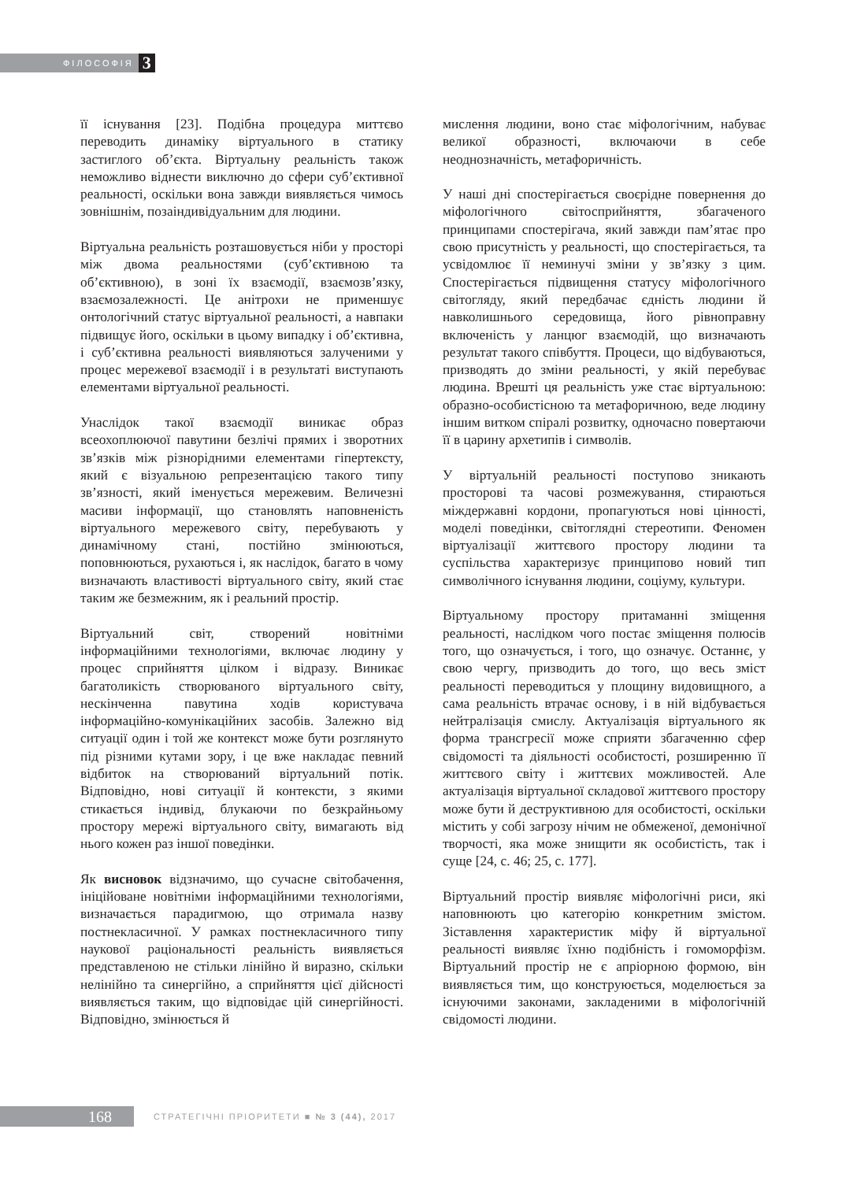ФІЛОСОФІЯ 3
її існування [23]. Подібна процедура миттєво переводить динаміку віртуального в статику застиглого об’єкта. Віртуальну реальність також неможливо віднести виключно до сфери суб’єктивної реальності, оскільки вона завжди виявляється чимось зовнішнім, позаіндивідуальним для людини.
Віртуальна реальність розташовується ніби у просторі між двома реальностями (суб’єктивною та об’єктивною), в зоні їх взаємодії, взаємозв’язку, взаємозалежності. Це анітрохи не применшує онтологічний статус віртуальної реальності, а навпаки підвищує його, оскільки в цьому випадку і об’єктивна, і суб’єктивна реальності виявляються залученими у процес мережевої взаємодії і в результаті виступають елементами віртуальної реальності.
Унаслідок такої взаємодії виникає образ всеохоплюючої павутини безлічі прямих і зворотних зв’язків між різнорідними елементами гіпертексту, який є візуальною репрезентацією такого типу зв’язності, який іменується мережевим. Величезні масиви інформації, що становлять наповненість віртуального мережевого світу, перебувають у динамічному стані, постійно змінюються, поповнюються, рухаються і, як наслідок, багато в чому визначають властивості віртуального світу, який стає таким же безмежним, як і реальний простір.
Віртуальний світ, створений новітніми інформаційними технологіями, включає людину у процес сприйняття цілком і відразу. Виникає багатоликість створюваного віртуального світу, нескінченна павутина ходів користувача інформаційно-комунікаційних засобів. Залежно від ситуації один і той же контекст може бути розглянуто під різними кутами зору, і це вже накладає певний відбиток на створюваний віртуальний потік. Відповідно, нові ситуації й контексти, з якими стикається індивід, блукаючи по безкрайньому простору мережі віртуального світу, вимагають від нього кожен раз іншої поведінки.
Як висновок відзначимо, що сучасне світобачення, ініційоване новітніми інформаційними технологіями, визначається парадигмою, що отримала назву постнекласичної. У рамках постнекласичного типу наукової раціональності реальність виявляється представленою не стільки лінійно й виразно, скільки нелінійно та синергійно, а сприйняття цієї дійсності виявляється таким, що відповідає цій синергійності. Відповідно, змінюється й
мислення людини, воно стає міфологічним, набуває великої образності, включаючи в себе неоднозначність, метафоричність.
У наші дні спостерігається своєрідне повернення до міфологічного світосприйняття, збагаченого принципами спостерігача, який завжди пам’ятає про свою присутність у реальності, що спостерігається, та усвідомлює її неминучі зміни у зв’язку з цим. Спостерігається підвищення статусу міфологічного світогляду, який передбачає єдність людини й навколишнього середовища, його рівноправну включеність у ланцюг взаємодій, що визначають результат такого співбуття. Процеси, що відбуваються, призводять до зміни реальності, у якій перебуває людина. Врешті ця реальність уже стає віртуальною: образно-особистісною та метафоричною, веде людину іншим витком спіралі розвитку, одночасно повертаючи її в царину архетипів і символів.
У віртуальній реальності поступово зникають просторові та часові розмежування, стираються міждержавні кордони, пропагуються нові цінності, моделі поведінки, світоглядні стереотипи. Феномен віртуалізації життєвого простору людини та суспільства характеризує принципово новий тип символічного існування людини, соціуму, культури.
Віртуальному простору притаманні зміщення реальності, наслідком чого постає зміщення полюсів того, що означується, і того, що означує. Останнє, у свою чергу, призводить до того, що весь зміст реальності переводиться у площину видовищного, а сама реальність втрачає основу, і в ній відбувається нейтралізація смислу. Актуалізація віртуального як форма трансгресії може сприяти збагаченню сфер свідомості та діяльності особистості, розширенню її життєвого світу і життєвих можливостей. Але актуалізація віртуальної складової життєвого простору може бути й деструктивною для особистості, оскільки містить у собі загрозу нічим не обмеженої, демонічної творчості, яка може знищити як особистість, так і суще [24, с. 46; 25, с. 177].
Віртуальний простір виявляє міфологічні риси, які наповнюють цю категорію конкретним змістом. Зіставлення характеристик міфу й віртуальної реальності виявляє їхню подібність і гомоморфізм. Віртуальний простір не є апріорною формою, він виявляється тим, що конструюється, моделюється за існуючими законами, закладеними в міфологічній свідомості людини.
168
СТРАТЕГІЧНІ ПРІОРИТЕТИ ■ № 3 (44), 2017